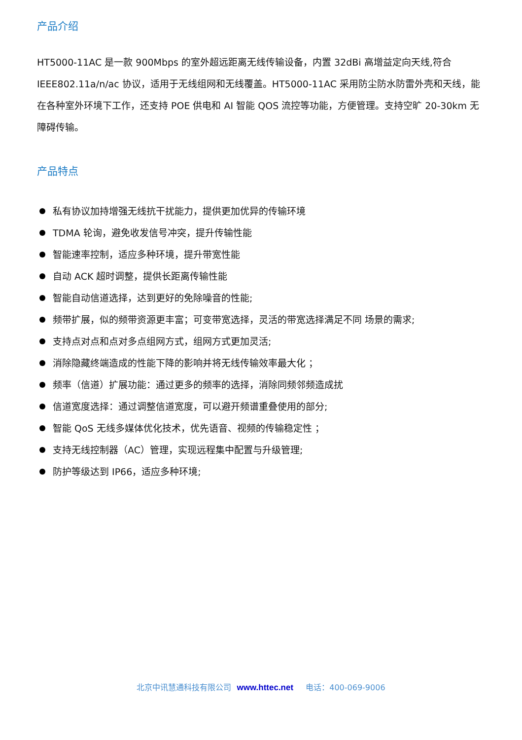产品介绍
HT5000-11AC 是一款 900Mbps 的室外超远距离无线传输设备，内置 32dBi 高增益定向天线,符合 IEEE802.11a/n/ac 协议，适用于无线组网和无线覆盖。HT5000-11AC 采用防尘防水防雷外壳和天线，能在各种室外环境下工作，还支持 POE 供电和 AI 智能 QOS 流控等功能，方便管理。支持空旷 20-30km 无障碍传输。
产品特点
私有协议加持增强无线抗干扰能力，提供更加优异的传输环境
TDMA 轮询，避免收发信号冲突，提升传输性能
智能速率控制，适应多种环境，提升带宽性能
自动 ACK 超时调整，提供长距离传输性能
智能自动信道选择，达到更好的免除噪音的性能;
频带扩展，似的频带资源更丰富；可变带宽选择，灵活的带宽选择满足不同 场景的需求;
支持点对点和点对多点组网方式，组网方式更加灵活;
消除隐藏终端造成的性能下降的影响并将无线传输效率最大化 ；
频率（信道）扩展功能：通过更多的频率的选择，消除同频邻频造成扰
信道宽度选择：通过调整信道宽度，可以避开频谱重叠使用的部分;
智能 QoS 无线多媒体优化技术，优先语音、视频的传输稳定性 ；
支持无线控制器（AC）管理，实现远程集中配置与升级管理;
防护等级达到 IP66，适应多种环境;
北京中讯慧通科技有限公司 www.httec.net 电话：400-069-9006